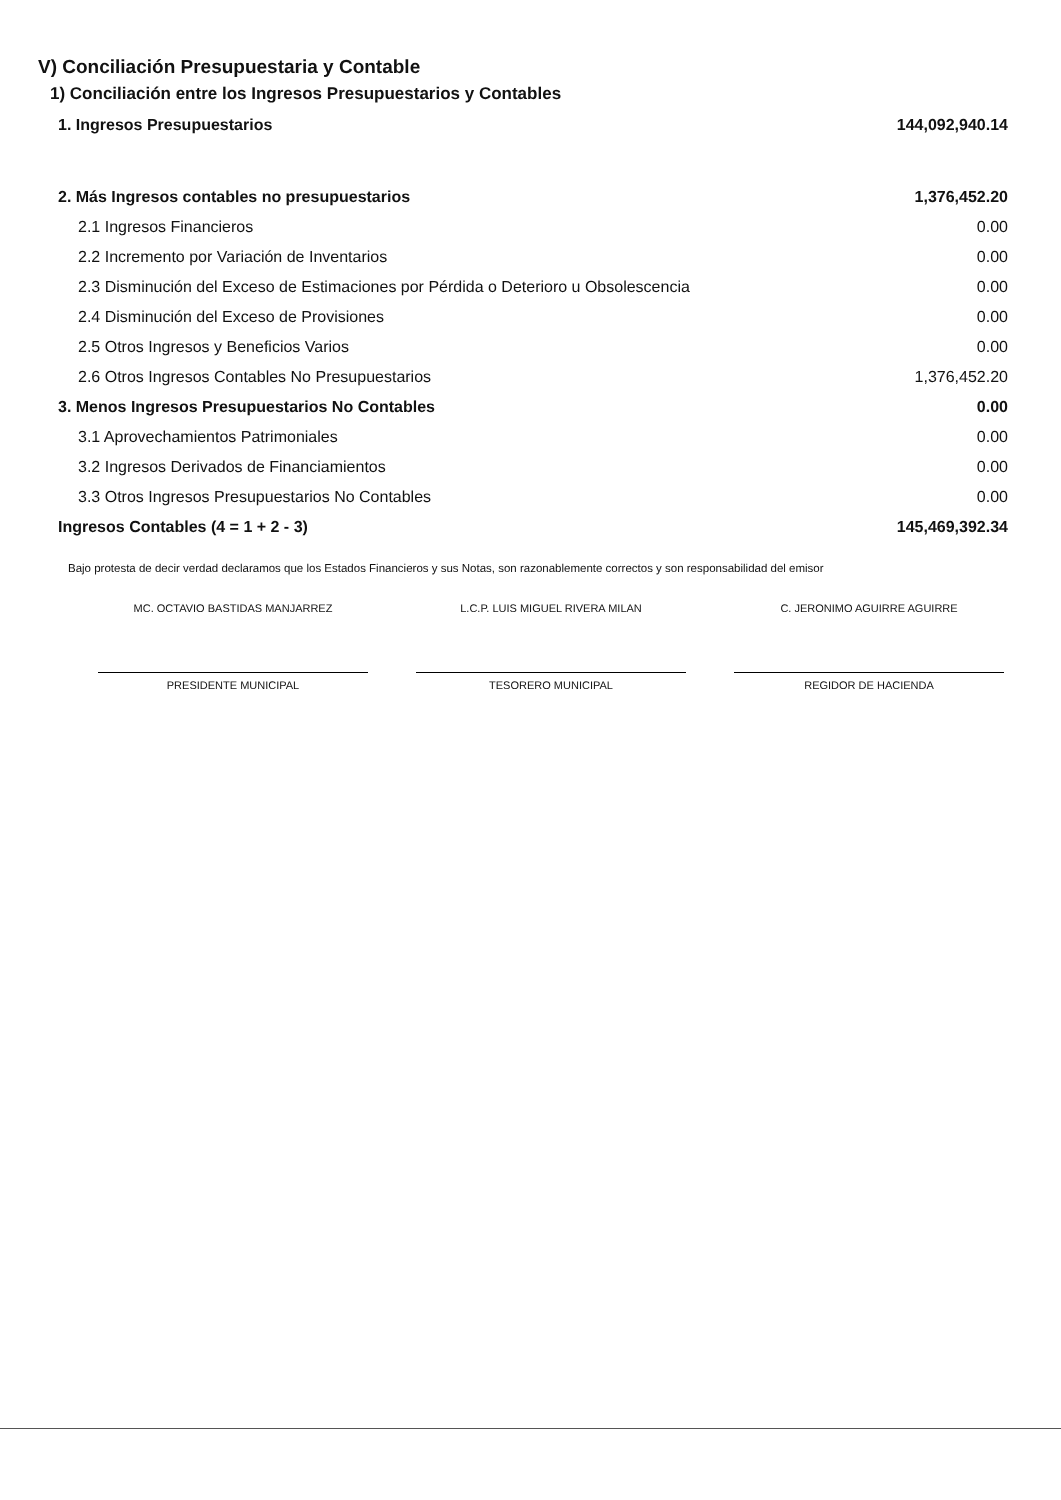V) Conciliación Presupuestaria y Contable
1) Conciliación entre los Ingresos Presupuestarios y Contables
| 1. Ingresos Presupuestarios | 144,092,940.14 |
| 2. Más Ingresos contables no presupuestarios | 1,376,452.20 |
| 2.1 Ingresos Financieros | 0.00 |
| 2.2 Incremento por Variación de Inventarios | 0.00 |
| 2.3 Disminución del Exceso de Estimaciones por Pérdida o Deterioro u Obsolescencia | 0.00 |
| 2.4 Disminución del Exceso de Provisiones | 0.00 |
| 2.5 Otros Ingresos y Beneficios Varios | 0.00 |
| 2.6 Otros Ingresos Contables No Presupuestarios | 1,376,452.20 |
| 3. Menos Ingresos Presupuestarios No Contables | 0.00 |
| 3.1 Aprovechamientos Patrimoniales | 0.00 |
| 3.2 Ingresos Derivados de Financiamientos | 0.00 |
| 3.3 Otros Ingresos Presupuestarios No Contables | 0.00 |
| Ingresos Contables (4 = 1 + 2 - 3) | 145,469,392.34 |
Bajo protesta de decir verdad declaramos que los Estados Financieros y sus Notas, son razonablemente correctos y son responsabilidad del emisor
MC. OCTAVIO BASTIDAS MANJARREZ
PRESIDENTE MUNICIPAL
L.C.P. LUIS MIGUEL RIVERA MILAN
TESORERO MUNICIPAL
C. JERONIMO AGUIRRE AGUIRRE
REGIDOR DE HACIENDA